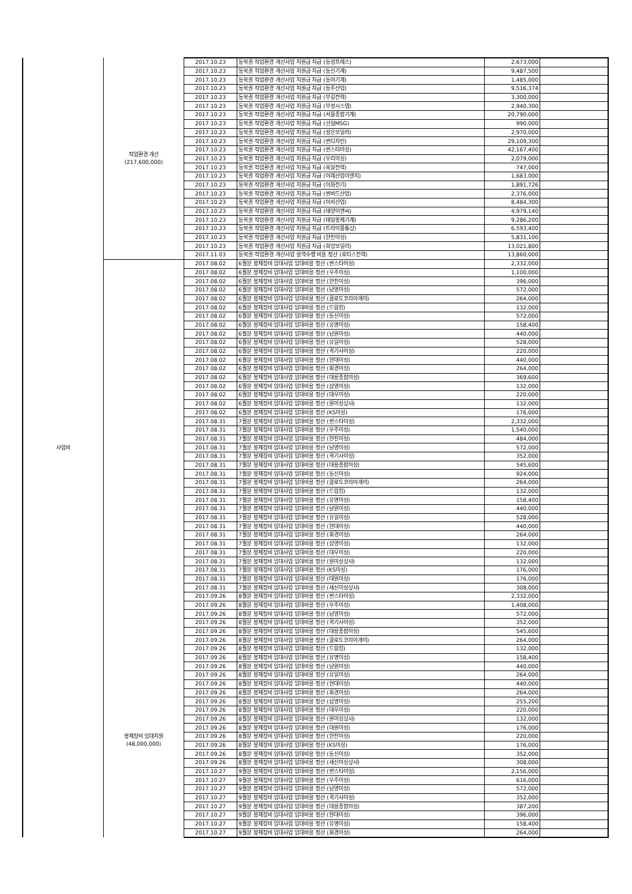| 사업비 | 작업환경 개선 (217,600,000) | 2017.10.23 | 동북권 작업환경 개선사업 지원금 지급 (동성프레스) | 2,673,000 | |
| | | 2017.10.23 | 동북권 작업환경 개선사업 지원금 지급 (동신기계) | 9,487,500 | |
| | | 2017.10.23 | 동북권 작업환경 개선사업 지원금 지급 (동아기계) | 1,485,000 | |
| | | 2017.10.23 | 동북권 작업환경 개선사업 지원금 지급 (동주산업) | 9,516,374 | |
| | | 2017.10.23 | 동북권 작업환경 개선사업 지원금 지급 (부길전력) | 3,300,000 | |
| | | 2017.10.23 | 동북권 작업환경 개선사업 지원금 지급 (부성시스템) | 2,940,300 | |
| | | 2017.10.23 | 동북권 작업환경 개선사업 지원금 지급 (서울종합기계) | 20,790,000 | |
| | | 2017.10.23 | 동북권 작업환경 개선사업 지원금 지급 (선실MSG) | 990,000 | |
| | | 2017.10.23 | 동북권 작업환경 개선사업 지원금 지급 (성은보일러) | 2,970,000 | |
| | | 2017.10.23 | 동북권 작업환경 개선사업 지원금 지급 (썬디자인) | 29,109,300 | |
| | | 2017.10.23 | 동북권 작업환경 개선사업 지원금 지급 (썬스타미싱) | 42,167,400 | |
| | | 2017.10.23 | 동북권 작업환경 개선사업 지원금 지급 (우리미싱) | 2,079,000 | |
| | | 2017.10.23 | 동북권 작업환경 개선사업 지원금 지급 (육일전력) | 747,000 | |
| | | 2017.10.23 | 동북권 작업환경 개선사업 지원금 지급 (이레산업이엔지) | 1,683,000 | |
| | | 2017.10.23 | 동북권 작업환경 개선사업 지원금 지급 (이화전기) | 1,891,726 | |
| | | 2017.10.23 | 동북권 작업환경 개선사업 지원금 지급 (썬버드산업) | 2,376,000 | |
| | | 2017.10.23 | 동북권 작업환경 개선사업 지원금 지급 (이비산업) | 8,484,300 | |
| | | 2017.10.23 | 동북권 작업환경 개선사업 지원금 지급 (태양이엔씨) | 4,979,140 | |
| | | 2017.10.23 | 동북권 작업환경 개선사업 지원금 지급 (태일봉제기계) | 9,286,200 | |
| | | 2017.10.23 | 동북권 작업환경 개선사업 지원금 지급 (트라이폴통상) | 6,593,400 | |
| | | 2017.10.23 | 동북권 작업환경 개선사업 지원금 지급 (한진미싱) | 5,831,100 | |
| | | 2017.10.23 | 동북권 작업환경 개선사업 지원금 지급 (희망보일러) | 13,021,800 | |
| | | 2017.11.03 | 동북권 작업환경 개선사업 용역수행 비용 정산 (로터스전력) | 13,860,000 | |
| | 봉제장비 임대지원 (48,000,000) | 2017.08.02 | 6월분 봉제장비 임대사업 임대비용 정산 (썬스타미싱) | 2,332,000 | |
| | | 2017.08.02 | 6월분 봉제장비 임대사업 임대비용 정산 (우주미싱) | 1,100,000 | |
| | | 2017.08.02 | 6월분 봉제장비 임대사업 임대비용 정산 (한진미싱) | 396,000 | |
| | | 2017.08.02 | 6월분 봉제장비 임대사업 임대비용 정산 (남영미싱) | 572,000 | |
| | | 2017.08.02 | 6월분 봉제장비 임대사업 임대비용 정산 (클로도코리아개미) | 264,000 | |
| | | 2017.08.02 | 6월분 봉제장비 임대사업 임대비용 정산 (드림킹) | 132,000 | |
| | | 2017.08.02 | 6월분 봉제장비 임대사업 임대비용 정산 (동신미싱) | 572,000 | |
| | | 2017.08.02 | 6월분 봉제장비 임대사업 임대비용 정산 (유명미싱) | 158,400 | |
| | | 2017.08.02 | 6월분 봉제장비 임대사업 임대비용 정산 (남원미싱) | 440,000 | |
| | | 2017.08.02 | 6월분 봉제장비 임대사업 임대비용 정산 (유일미싱) | 528,000 | |
| | | 2017.08.02 | 6월분 봉제장비 임대사업 임대비용 정산 (곽기사미싱) | 220,000 | |
| | | 2017.08.02 | 6월분 봉제장비 임대사업 임대비용 정산 (현대미싱) | 440,000 | |
| | | 2017.08.02 | 6월분 봉제장비 임대사업 임대비용 정산 (휘경미싱) | 264,000 | |
| | | 2017.08.02 | 6월분 봉제장비 임대사업 임대비용 정산 (대용종합미싱) | 369,600 | |
| | | 2017.08.02 | 6월분 봉제장비 임대사업 임대비용 정산 (삼영미싱) | 132,000 | |
| | | 2017.08.02 | 6월분 봉제장비 임대사업 임대비용 정산 (대우미싱) | 220,000 | |
| | | 2017.08.02 | 6월분 봉제장비 임대사업 임대비용 정산 (원미싱상사) | 132,000 | |
| | | 2017.08.02 | 6월분 봉제장비 임대사업 임대비용 정산 (KS미싱) | 176,000 | |
| | | 2017.08.31 | 7월분 봉제장비 임대사업 임대비용 정산 (썬스타미싱) | 2,332,000 | |
| | | 2017.08.31 | 7월분 봉제장비 임대사업 임대비용 정산 (우주미싱) | 1,540,000 | |
| | | 2017.08.31 | 7월분 봉제장비 임대사업 임대비용 정산 (한진미싱) | 484,000 | |
| | | 2017.08.31 | 7월분 봉제장비 임대사업 임대비용 정산 (남영미싱) | 572,000 | |
| | | 2017.08.31 | 7월분 봉제장비 임대사업 임대비용 정산 (곽기사미싱) | 352,000 | |
| | | 2017.08.31 | 7월분 봉제장비 임대사업 임대비용 정산 (대용종합미싱) | 545,600 | |
| | | 2017.08.31 | 7월분 봉제장비 임대사업 임대비용 정산 (동신미싱) | 924,000 | |
| | | 2017.08.31 | 7월분 봉제장비 임대사업 임대비용 정산 (클로도코리아개미) | 264,000 | |
| | | 2017.08.31 | 7월분 봉제장비 임대사업 임대비용 정산 (드림킹) | 132,000 | |
| | | 2017.08.31 | 7월분 봉제장비 임대사업 임대비용 정산 (유명미싱) | 158,400 | |
| | | 2017.08.31 | 7월분 봉제장비 임대사업 임대비용 정산 (남원미싱) | 440,000 | |
| | | 2017.08.31 | 7월분 봉제장비 임대사업 임대비용 정산 (유일미싱) | 528,000 | |
| | | 2017.08.31 | 7월분 봉제장비 임대사업 임대비용 정산 (현대미싱) | 440,000 | |
| | | 2017.08.31 | 7월분 봉제장비 임대사업 임대비용 정산 (휘경미싱) | 264,000 | |
| | | 2017.08.31 | 7월분 봉제장비 임대사업 임대비용 정산 (삼영미싱) | 132,000 | |
| | | 2017.08.31 | 7월분 봉제장비 임대사업 임대비용 정산 (대우미싱) | 220,000 | |
| | | 2017.08.31 | 7월분 봉제장비 임대사업 임대비용 정산 (원미싱상사) | 132,000 | |
| | | 2017.08.31 | 7월분 봉제장비 임대사업 임대비용 정산 (KS미싱) | 176,000 | |
| | | 2017.08.31 | 7월분 봉제장비 임대사업 임대비용 정산 (대원미싱) | 176,000 | |
| | | 2017.08.31 | 7월분 봉제장비 임대사업 임대비용 정산 (세신미싱상사) | 308,000 | |
| | | 2017.09.26 | 8월분 봉제장비 임대사업 임대비용 정산 (썬스타미싱) | 2,332,000 | |
| | | 2017.09.26 | 8월분 봉제장비 임대사업 임대비용 정산 (우주미싱) | 1,408,000 | |
| | | 2017.09.26 | 8월분 봉제장비 임대사업 임대비용 정산 (남영미싱) | 572,000 | |
| | | 2017.09.26 | 8월분 봉제장비 임대사업 임대비용 정산 (곽기사미싱) | 352,000 | |
| | | 2017.09.26 | 8월분 봉제장비 임대사업 임대비용 정산 (대용종합미싱) | 545,600 | |
| | | 2017.09.26 | 8월분 봉제장비 임대사업 임대비용 정산 (클로도코리아개미) | 264,000 | |
| | | 2017.09.26 | 8월분 봉제장비 임대사업 임대비용 정산 (드림킹) | 132,000 | |
| | | 2017.09.26 | 8월분 봉제장비 임대사업 임대비용 정산 (유명미싱) | 158,400 | |
| | | 2017.09.26 | 8월분 봉제장비 임대사업 임대비용 정산 (남원미싱) | 440,000 | |
| | | 2017.09.26 | 8월분 봉제장비 임대사업 임대비용 정산 (유일미싱) | 264,000 | |
| | | 2017.09.26 | 8월분 봉제장비 임대사업 임대비용 정산 (현대미싱) | 440,000 | |
| | | 2017.09.26 | 8월분 봉제장비 임대사업 임대비용 정산 (휘경미싱) | 264,000 | |
| | | 2017.09.26 | 8월분 봉제장비 임대사업 임대비용 정산 (삼영미싱) | 255,200 | |
| | | 2017.09.26 | 8월분 봉제장비 임대사업 임대비용 정산 (대우미싱) | 220,000 | |
| | | 2017.09.26 | 8월분 봉제장비 임대사업 임대비용 정산 (원미싱상사) | 132,000 | |
| | | 2017.09.26 | 8월분 봉제장비 임대사업 임대비용 정산 (대원미싱) | 176,000 | |
| | | 2017.09.26 | 8월분 봉제장비 임대사업 임대비용 정산 (한진미싱) | 220,000 | |
| | | 2017.09.26 | 8월분 봉제장비 임대사업 임대비용 정산 (KS미싱) | 176,000 | |
| | | 2017.09.26 | 8월분 봉제장비 임대사업 임대비용 정산 (동신미싱) | 352,000 | |
| | | 2017.09.26 | 8월분 봉제장비 임대사업 임대비용 정산 (세신미싱상사) | 308,000 | |
| | | 2017.10.27 | 9월분 봉제장비 임대사업 임대비용 정산 (썬스타미싱) | 2,156,000 | |
| | | 2017.10.27 | 9월분 봉제장비 임대사업 임대비용 정산 (우주미싱) | 616,000 | |
| | | 2017.10.27 | 9월분 봉제장비 임대사업 임대비용 정산 (남영미싱) | 572,000 | |
| | | 2017.10.27 | 9월분 봉제장비 임대사업 임대비용 정산 (곽기사미싱) | 352,000 | |
| | | 2017.10.27 | 9월분 봉제장비 임대사업 임대비용 정산 (대용종합미싱) | 387,200 | |
| | | 2017.10.27 | 9월분 봉제장비 임대사업 임대비용 정산 (현대미싱) | 396,000 | |
| | | 2017.10.27 | 9월분 봉제장비 임대사업 임대비용 정산 (유명미싱) | 158,400 | |
| | | 2017.10.27 | 9월분 봉제장비 임대사업 임대비용 정산 (휘경미싱) | 264,000 | |